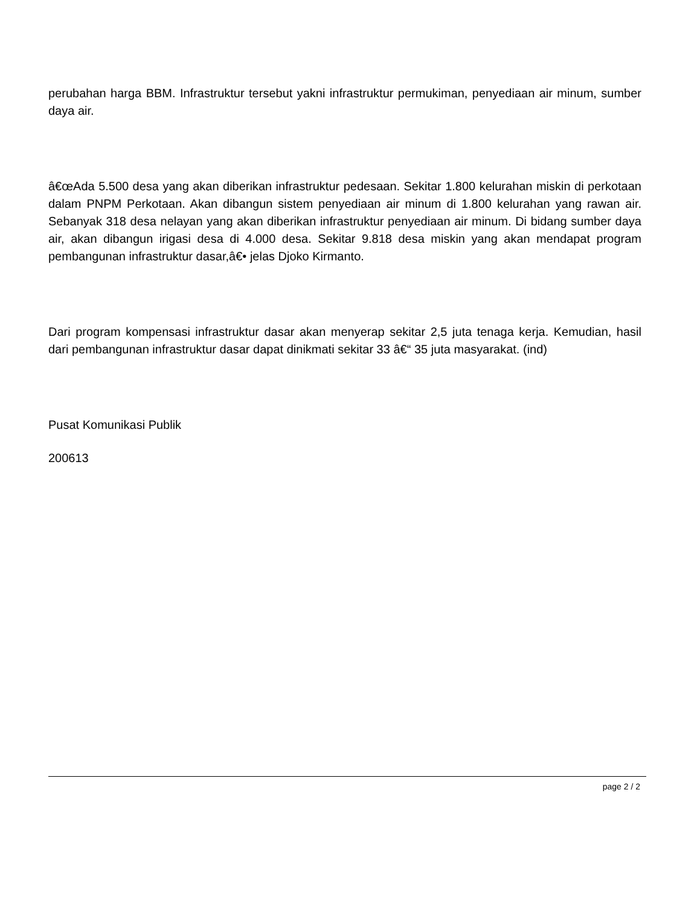perubahan harga BBM. Infrastruktur tersebut yakni infrastruktur permukiman, penyediaan air minum, sumber daya air.
â€œAda 5.500 desa yang akan diberikan infrastruktur pedesaan. Sekitar 1.800 kelurahan miskin di perkotaan dalam PNPM Perkotaan. Akan dibangun sistem penyediaan air minum di 1.800 kelurahan yang rawan air. Sebanyak 318 desa nelayan yang akan diberikan infrastruktur penyediaan air minum. Di bidang sumber daya air, akan dibangun irigasi desa di 4.000 desa. Sekitar 9.818 desa miskin yang akan mendapat program pembangunan infrastruktur dasar,â€• jelas Djoko Kirmanto.
Dari program kompensasi infrastruktur dasar akan menyerap sekitar 2,5 juta tenaga kerja. Kemudian, hasil dari pembangunan infrastruktur dasar dapat dinikmati sekitar 33 â€“ 35 juta masyarakat. (ind)
Pusat Komunikasi Publik
200613
page 2 / 2